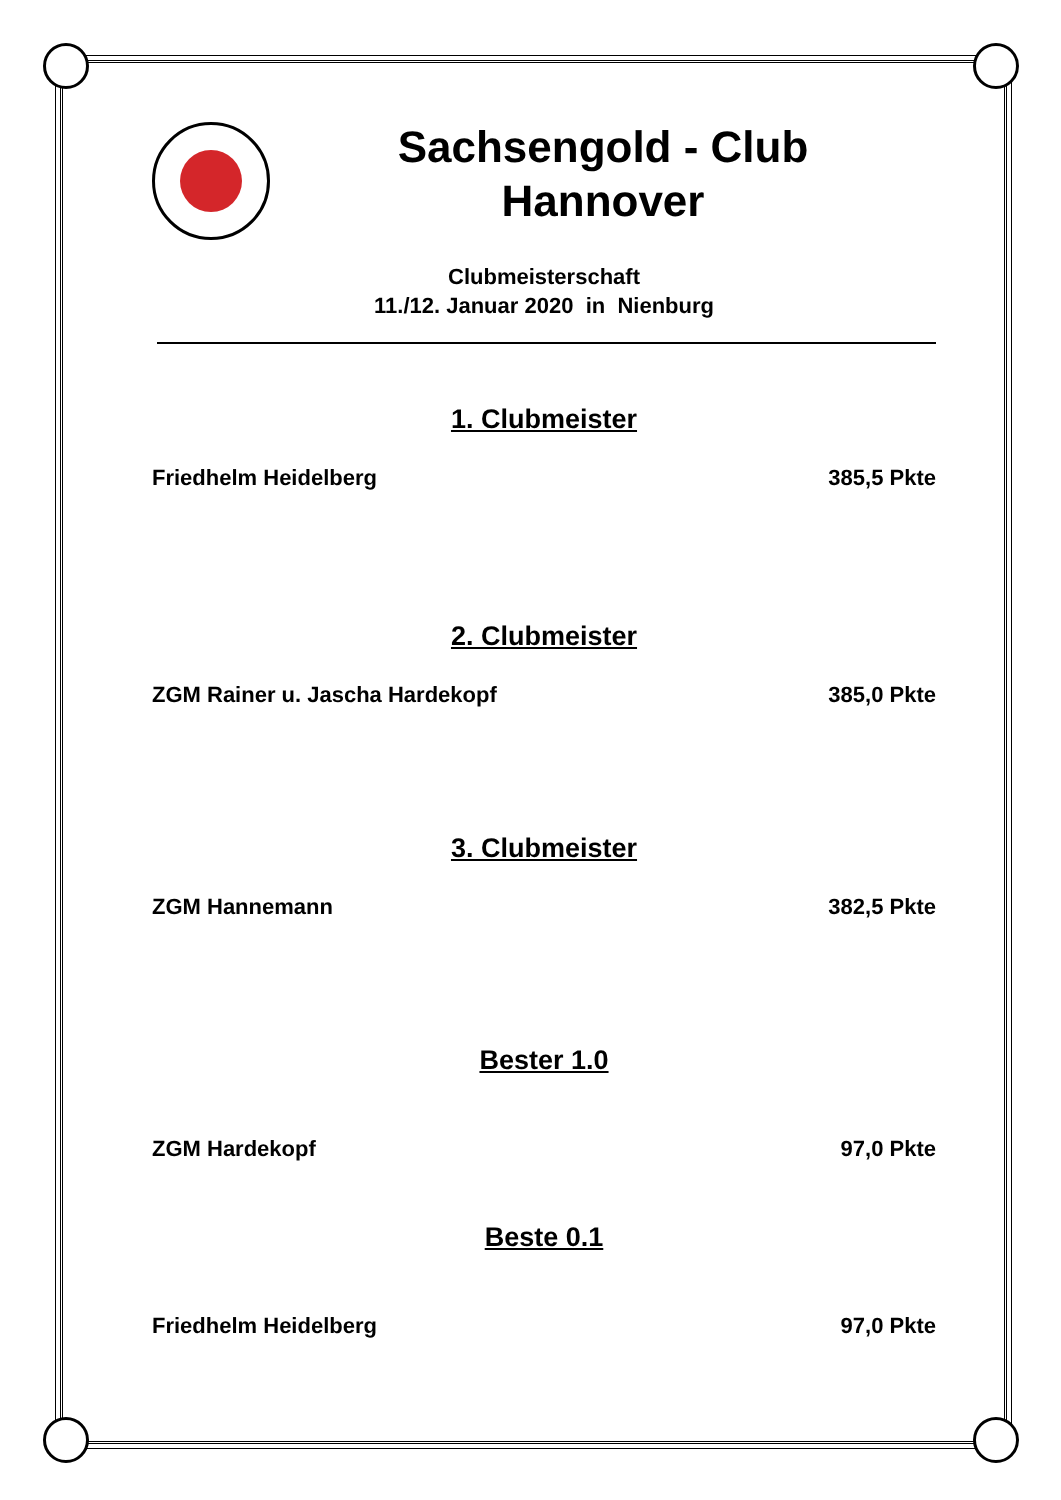Sachsengold - Club
Hannover
Clubmeisterschaft
11./12. Januar 2020 in Nienburg
1. Clubmeister
Friedhelm Heidelberg 385,5 Pkte
2. Clubmeister
ZGM Rainer u. Jascha Hardekopf 385,0 Pkte
3. Clubmeister
ZGM Hannemann 382,5 Pkte
Bester 1.0
ZGM Hardekopf 97,0 Pkte
Beste 0.1
Friedhelm Heidelberg 97,0 Pkte